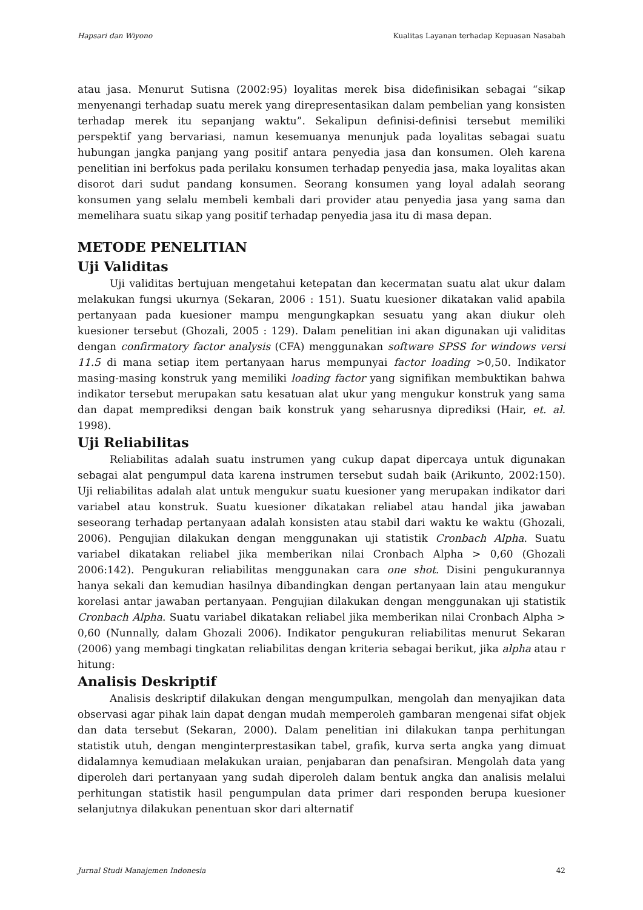Hapsari dan Wiyono Kualitas Layanan terhadap Kepuasan Nasabah
atau jasa. Menurut Sutisna (2002:95) loyalitas merek bisa didefinisikan sebagai “sikap menyenangi terhadap suatu merek yang direpresentasikan dalam pembelian yang konsisten terhadap merek itu sepanjang waktu”. Sekalipun definisi-definisi tersebut memiliki perspektif yang bervariasi, namun kesemuanya menunjuk pada loyalitas sebagai suatu hubungan jangka panjang yang positif antara penyedia jasa dan konsumen. Oleh karena penelitian ini berfokus pada perilaku konsumen terhadap penyedia jasa, maka loyalitas akan disorot dari sudut pandang konsumen. Seorang konsumen yang loyal adalah seorang konsumen yang selalu membeli kembali dari provider atau penyedia jasa yang sama dan memelihara suatu sikap yang positif terhadap penyedia jasa itu di masa depan.
METODE PENELITIAN
Uji Validitas
Uji validitas bertujuan mengetahui ketepatan dan kecermatan suatu alat ukur dalam melakukan fungsi ukurnya (Sekaran, 2006 : 151). Suatu kuesioner dikatakan valid apabila pertanyaan pada kuesioner mampu mengungkapkan sesuatu yang akan diukur oleh kuesioner tersebut (Ghozali, 2005 : 129). Dalam penelitian ini akan digunakan uji validitas dengan confirmatory factor analysis (CFA) menggunakan software SPSS for windows versi 11.5 di mana setiap item pertanyaan harus mempunyai factor loading >0,50. Indikator masing-masing konstruk yang memiliki loading factor yang signifikan membuktikan bahwa indikator tersebut merupakan satu kesatuan alat ukur yang mengukur konstruk yang sama dan dapat memprediksi dengan baik konstruk yang seharusnya diprediksi (Hair, et. al. 1998).
Uji Reliabilitas
Reliabilitas adalah suatu instrumen yang cukup dapat dipercaya untuk digunakan sebagai alat pengumpul data karena instrumen tersebut sudah baik (Arikunto, 2002:150). Uji reliabilitas adalah alat untuk mengukur suatu kuesioner yang merupakan indikator dari variabel atau konstruk. Suatu kuesioner dikatakan reliabel atau handal jika jawaban seseorang terhadap pertanyaan adalah konsisten atau stabil dari waktu ke waktu (Ghozali, 2006). Pengujian dilakukan dengan menggunakan uji statistik Cronbach Alpha. Suatu variabel dikatakan reliabel jika memberikan nilai Cronbach Alpha > 0,60 (Ghozali 2006:142). Pengukuran reliabilitas menggunakan cara one shot. Disini pengukurannya hanya sekali dan kemudian hasilnya dibandingkan dengan pertanyaan lain atau mengukur korelasi antar jawaban pertanyaan. Pengujian dilakukan dengan menggunakan uji statistik Cronbach Alpha. Suatu variabel dikatakan reliabel jika memberikan nilai Cronbach Alpha > 0,60 (Nunnally, dalam Ghozali 2006). Indikator pengukuran reliabilitas menurut Sekaran (2006) yang membagi tingkatan reliabilitas dengan kriteria sebagai berikut, jika alpha atau r hitung:
Analisis Deskriptif
Analisis deskriptif dilakukan dengan mengumpulkan, mengolah dan menyajikan data observasi agar pihak lain dapat dengan mudah memperoleh gambaran mengenai sifat objek dan data tersebut (Sekaran, 2000). Dalam penelitian ini dilakukan tanpa perhitungan statistik utuh, dengan menginterprestasikan tabel, grafik, kurva serta angka yang dimuat didalamnya kemudiaan melakukan uraian, penjabaran dan penafsiran. Mengolah data yang diperoleh dari pertanyaan yang sudah diperoleh dalam bentuk angka dan analisis melalui perhitungan statistik hasil pengumpulan data primer dari responden berupa kuesioner selanjutnya dilakukan penentuan skor dari alternatif
Jurnal Studi Manajemen Indonesia 42